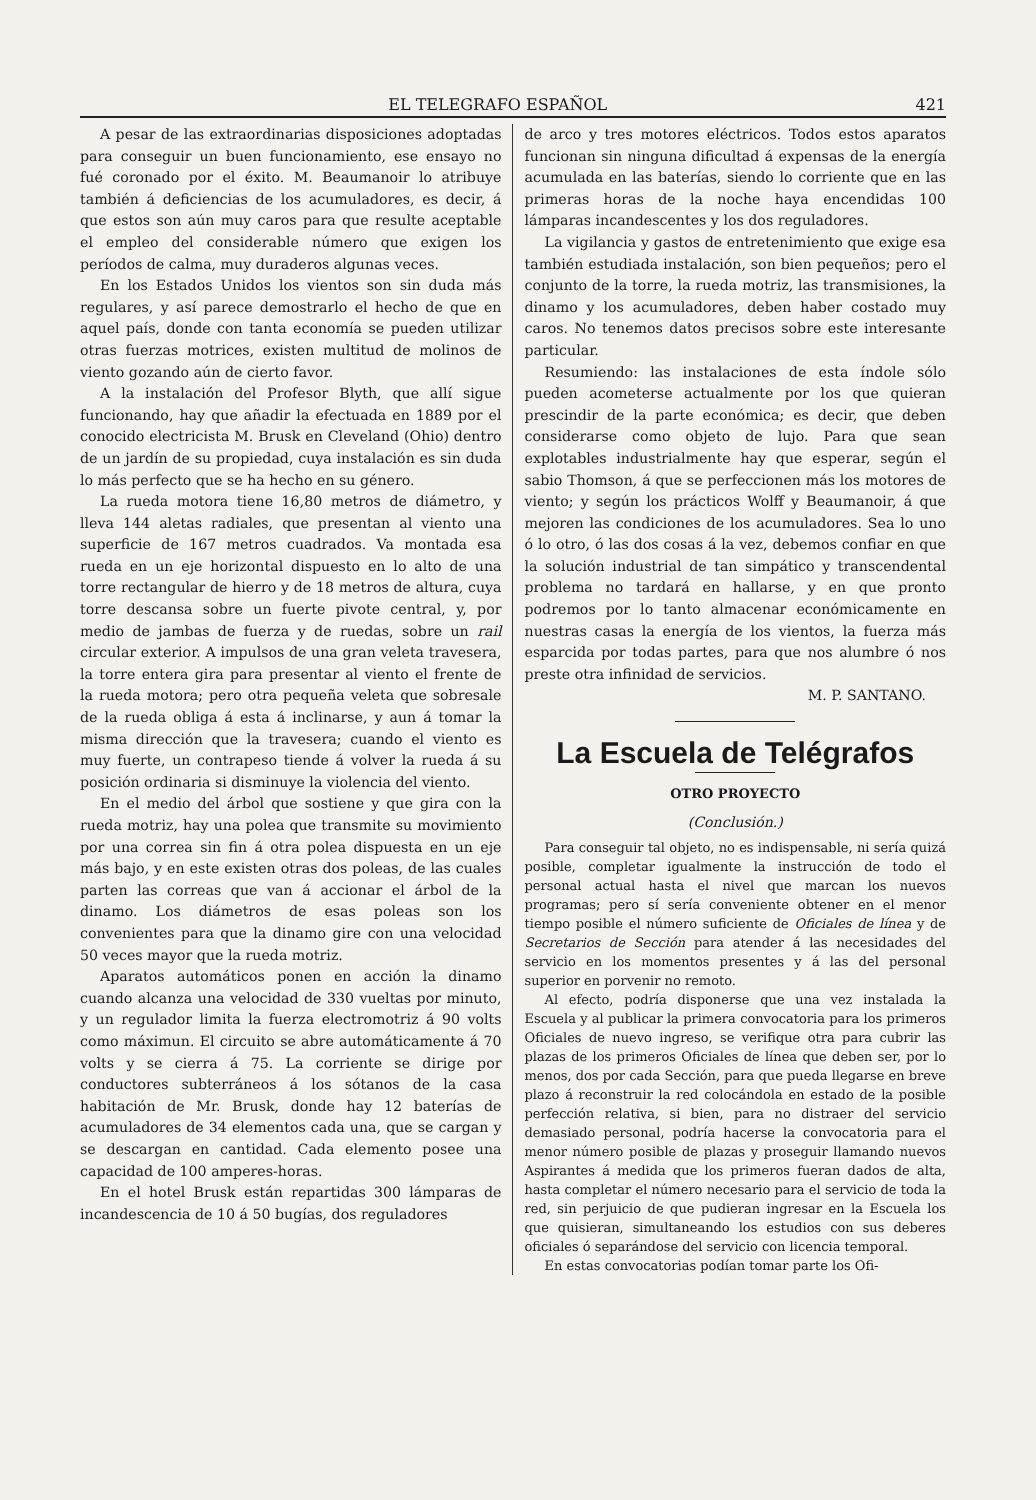EL TELEGRAFO ESPAÑOL 421
A pesar de las extraordinarias disposiciones adoptadas para conseguir un buen funcionamiento, ese ensayo no fué coronado por el éxito. M. Beaumanoir lo atribuye también á deficiencias de los acumuladores, es decir, á que estos son aún muy caros para que resulte aceptable el empleo del considerable número que exigen los períodos de calma, muy duraderos algunas veces.
En los Estados Unidos los vientos son sin duda más regulares, y así parece demostrarlo el hecho de que en aquel país, donde con tanta economía se pueden utilizar otras fuerzas motrices, existen multitud de molinos de viento gozando aún de cierto favor.
A la instalación del Profesor Blyth, que allí sigue funcionando, hay que añadir la efectuada en 1889 por el conocido electricista M. Brusk en Cleveland (Ohio) dentro de un jardín de su propiedad, cuya instalación es sin duda lo más perfecto que se ha hecho en su género.
La rueda motora tiene 16,80 metros de diámetro, y lleva 144 aletas radiales, que presentan al viento una superficie de 167 metros cuadrados. Va montada esa rueda en un eje horizontal dispuesto en lo alto de una torre rectangular de hierro y de 18 metros de altura, cuya torre descansa sobre un fuerte pivote central, y, por medio de jambas de fuerza y de ruedas, sobre un rail circular exterior. A impulsos de una gran veleta travesera, la torre entera gira para presentar al viento el frente de la rueda motora; pero otra pequeña veleta que sobresale de la rueda obliga á esta á inclinarse, y aun á tomar la misma dirección que la travesera; cuando el viento es muy fuerte, un contrapeso tiende á volver la rueda á su posición ordinaria si disminuye la violencia del viento.
En el medio del árbol que sostiene y que gira con la rueda motriz, hay una polea que transmite su movimiento por una correa sin fin á otra polea dispuesta en un eje más bajo, y en este existen otras dos poleas, de las cuales parten las correas que van á accionar el árbol de la dinamo. Los diámetros de esas poleas son los convenientes para que la dinamo gire con una velocidad 50 veces mayor que la rueda motriz.
Aparatos automáticos ponen en acción la dinamo cuando alcanza una velocidad de 330 vueltas por minuto, y un regulador limita la fuerza electromotriz á 90 volts como máximun. El circuito se abre automáticamente á 70 volts y se cierra á 75. La corriente se dirige por conductores subterráneos á los sótanos de la casa habitación de Mr. Brusk, donde hay 12 baterías de acumuladores de 34 elementos cada una, que se cargan y se descargan en cantidad. Cada elemento posee una capacidad de 100 amperes-horas.
En el hotel Brusk están repartidas 300 lámparas de incandescencia de 10 á 50 bugías, dos reguladores
de arco y tres motores eléctricos. Todos estos aparatos funcionan sin ninguna dificultad á expensas de la energía acumulada en las baterías, siendo lo corriente que en las primeras horas de la noche haya encendidas 100 lámparas incandescentes y los dos reguladores.
La vigilancia y gastos de entretenimiento que exige esa también estudiada instalación, son bien pequeños; pero el conjunto de la torre, la rueda motriz, las transmisiones, la dinamo y los acumuladores, deben haber costado muy caros. No tenemos datos precisos sobre este interesante particular.
Resumiendo: las instalaciones de esta índole sólo pueden acometerse actualmente por los que quieran prescindir de la parte económica; es decir, que deben considerarse como objeto de lujo. Para que sean explotables industrialmente hay que esperar, según el sabio Thomson, á que se perfeccionen más los motores de viento; y según los prácticos Wolff y Beaumanoir, á que mejoren las condiciones de los acumuladores. Sea lo uno ó lo otro, ó las dos cosas á la vez, debemos confiar en que la solución industrial de tan simpático y transcendental problema no tardará en hallarse, y en que pronto podremos por lo tanto almacenar económicamente en nuestras casas la energía de los vientos, la fuerza más esparcida por todas partes, para que nos alumbre ó nos preste otra infinidad de servicios.
M. P. SANTANO.
La Escuela de Telégrafos
OTRO PROYECTO
(Conclusión.)
Para conseguir tal objeto, no es indispensable, ni sería quizá posible, completar igualmente la instrucción de todo el personal actual hasta el nivel que marcan los nuevos programas; pero sí sería conveniente obtener en el menor tiempo posible el número suficiente de Oficiales de línea y de Secretarios de Sección para atender á las necesidades del servicio en los momentos presentes y á las del personal superior en porvenir no remoto.
Al efecto, podría disponerse que una vez instalada la Escuela y al publicar la primera convocatoria para los primeros Oficiales de nuevo ingreso, se verifique otra para cubrir las plazas de los primeros Oficiales de línea que deben ser, por lo menos, dos por cada Sección, para que pueda llegarse en breve plazo á reconstruir la red colocándola en estado de la posible perfección relativa, si bien, para no distraer del servicio demasiado personal, podría hacerse la convocatoria para el menor número posible de plazas y proseguir llamando nuevos Aspirantes á medida que los primeros fueran dados de alta, hasta completar el número necesario para el servicio de toda la red, sin perjuicio de que pudieran ingresar en la Escuela los que quisieran, simultaneando los estudios con sus deberes oficiales ó separándose del servicio con licencia temporal.
En estas convocatorias podían tomar parte los Ofi-